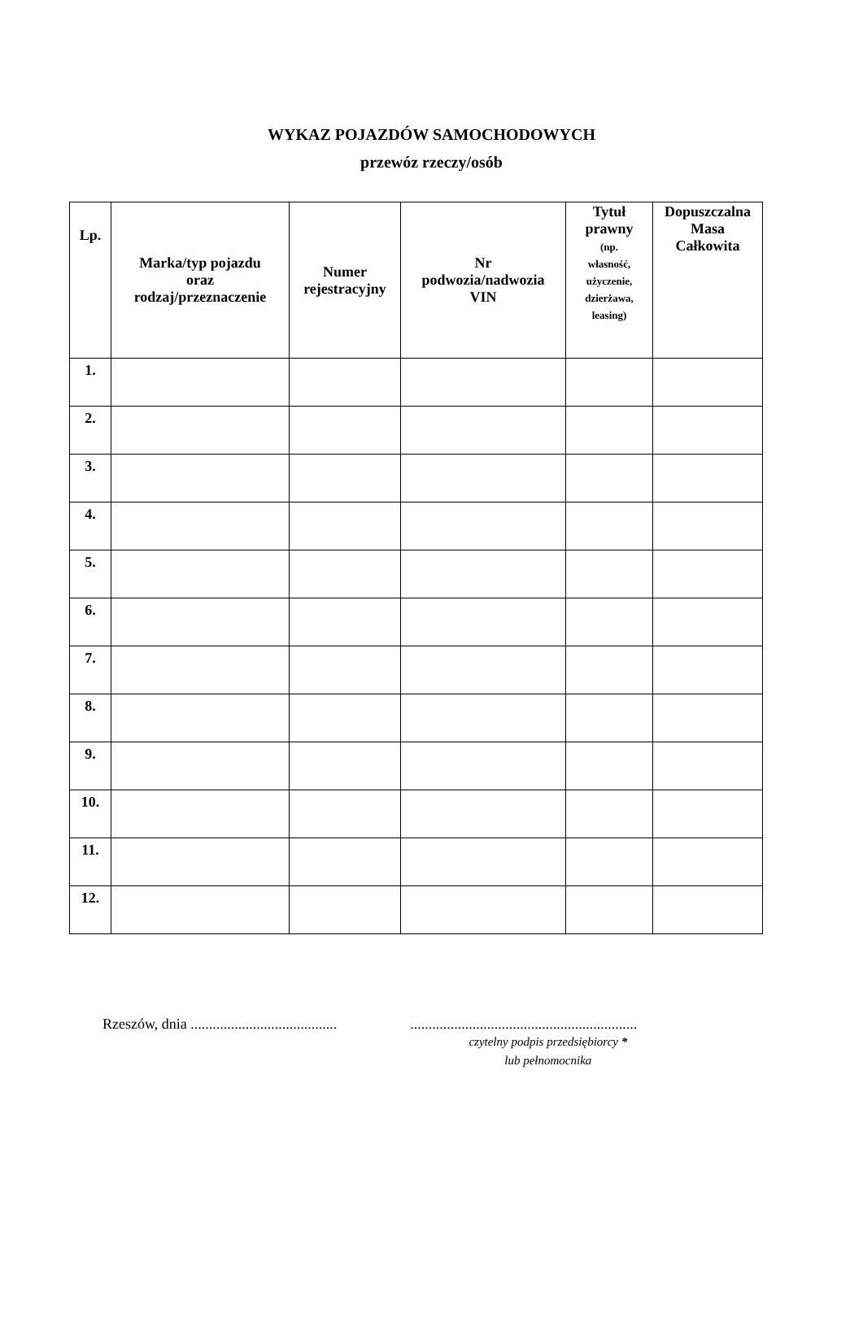WYKAZ POJAZDÓW SAMOCHODOWYCH
przewóz rzeczy/osób
| Lp. | Marka/typ pojazdu oraz rodzaj/przeznaczenie | Numer rejestracyjny | Nr podwozia/nadwozia VIN | Tytuł prawny (np. własność, użyczenie, dzierżawa, leasing) | Dopuszczalna Masa Całkowita |
| --- | --- | --- | --- | --- | --- |
| 1. | | | | | |
| 2. | | | | | |
| 3. | | | | | |
| 4. | | | | | |
| 5. | | | | | |
| 6. | | | | | |
| 7. | | | | | |
| 8. | | | | | |
| 9. | | | | | |
| 10. | | | | | |
| 11. | | | | | |
| 12. | | | | | |
Rzeszów, dnia ........................................
..............................................................
czytelny podpis przedsiębiorcy *
lub pełnomocnika